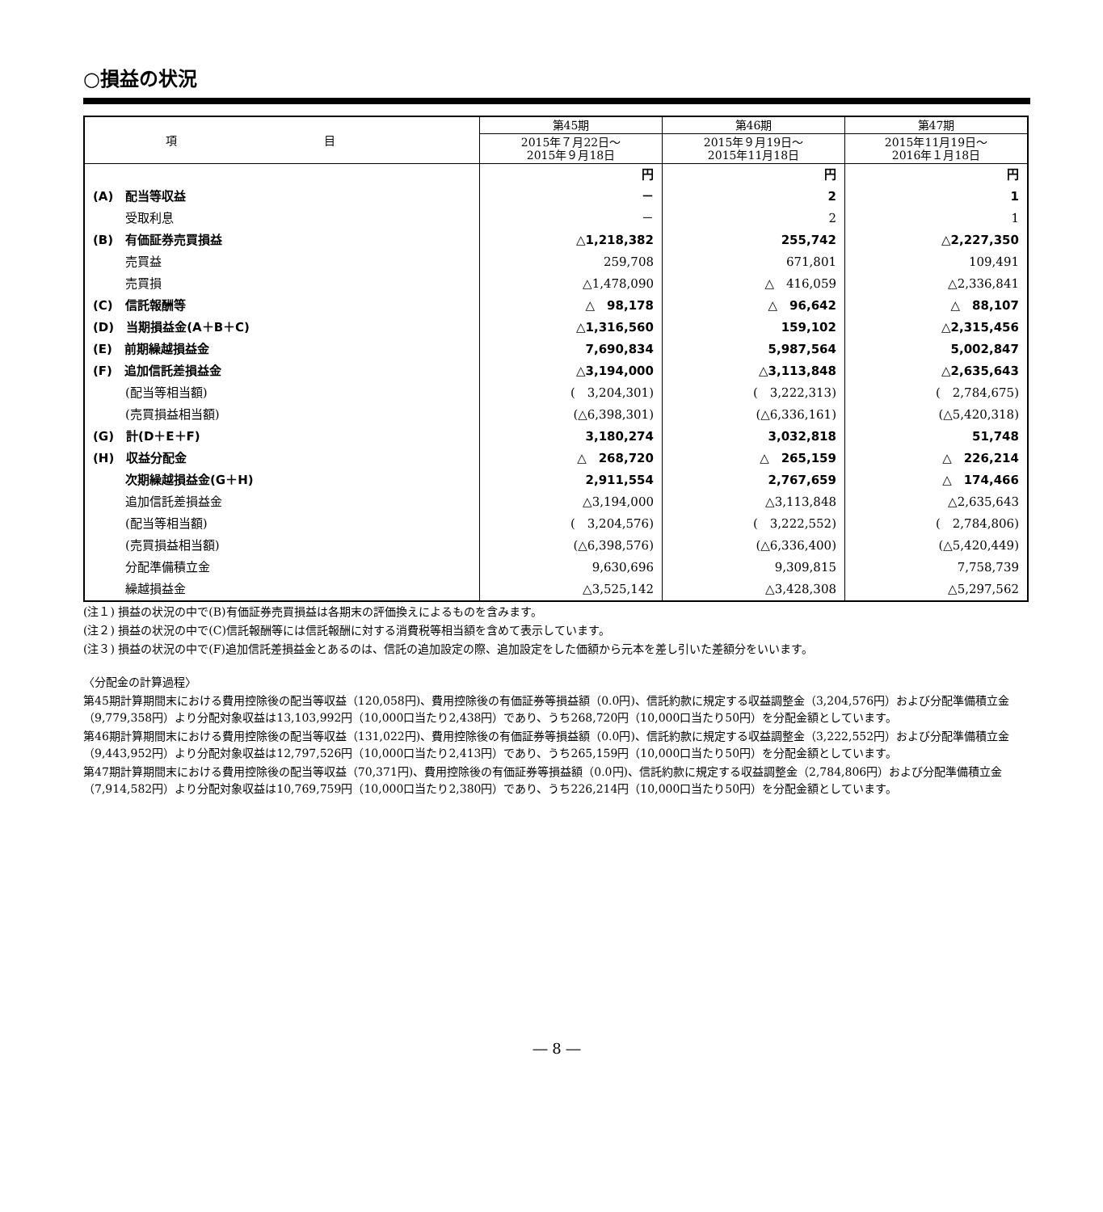○損益の状況
| 項 目 | 第45期 | 第46期 | 第47期 |
| --- | --- | --- | --- |
| | 2015年７月22日～ 2015年９月18日 | 2015年９月19日～ 2015年11月18日 | 2015年11月19日～ 2016年１月18日 |
| | 円 | 円 | 円 |
| (A) 配当等収益 | － | 2 | 1 |
| 受取利息 | － | 2 | 1 |
| (B) 有価証券売買損益 | △1,218,382 | 255,742 | △2,227,350 |
| 売買益 | 259,708 | 671,801 | 109,491 |
| 売買損 | △1,478,090 | △ 416,059 | △2,336,841 |
| (C) 信託報酬等 | △ 98,178 | △ 96,642 | △ 88,107 |
| (D) 当期損益金(A＋B＋C) | △1,316,560 | 159,102 | △2,315,456 |
| (E) 前期繰越損益金 | 7,690,834 | 5,987,564 | 5,002,847 |
| (F) 追加信託差損益金 | △3,194,000 | △3,113,848 | △2,635,643 |
| (配当等相当額) | ( 3,204,301) | ( 3,222,313) | ( 2,784,675) |
| (売買損益相当額) | (△6,398,301) | (△6,336,161) | (△5,420,318) |
| (G) 計(D＋E＋F) | 3,180,274 | 3,032,818 | 51,748 |
| (H) 収益分配金 | △ 268,720 | △ 265,159 | △ 226,214 |
| 次期繰越損益金(G＋H) | 2,911,554 | 2,767,659 | △ 174,466 |
| 追加信託差損益金 | △3,194,000 | △3,113,848 | △2,635,643 |
| (配当等相当額) | ( 3,204,576) | ( 3,222,552) | ( 2,784,806) |
| (売買損益相当額) | (△6,398,576) | (△6,336,400) | (△5,420,449) |
| 分配準備積立金 | 9,630,696 | 9,309,815 | 7,758,739 |
| 繰越損益金 | △3,525,142 | △3,428,308 | △5,297,562 |
(注１) 損益の状況の中で(B)有価証券売買損益は各期末の評価換えによるものを含みます。
(注２) 損益の状況の中で(C)信託報酬等には信託報酬に対する消費税等相当額を含めて表示しています。
(注３) 損益の状況の中で(F)追加信託差損益金とあるのは、信託の追加設定の際、追加設定をした価額から元本を差し引いた差額分をいいます。
〈分配金の計算過程〉
第45期計算期間末における費用控除後の配当等収益（120,058円)、費用控除後の有価証券等損益額（0.0円)、信託約款に規定する収益調整金（3,204,576円）および分配準備積立金（9,779,358円）より分配対象収益は13,103,992円（10,000口当たり2,438円）であり、うち268,720円（10,000口当たり50円）を分配金額としています。
第46期計算期間末における費用控除後の配当等収益（131,022円)、費用控除後の有価証券等損益額（0.0円)、信託約款に規定する収益調整金（3,222,552円）および分配準備積立金（9,443,952円）より分配対象収益は12,797,526円（10,000口当たり2,413円）であり、うち265,159円（10,000口当たり50円）を分配金額としています。
第47期計算期間末における費用控除後の配当等収益（70,371円)、費用控除後の有価証券等損益額（0.0円)、信託約款に規定する収益調整金（2,784,806円）および分配準備積立金（7,914,582円）より分配対象収益は10,769,759円（10,000口当たり2,380円）であり、うち226,214円（10,000口当たり50円）を分配金額としています。
― 8 ―